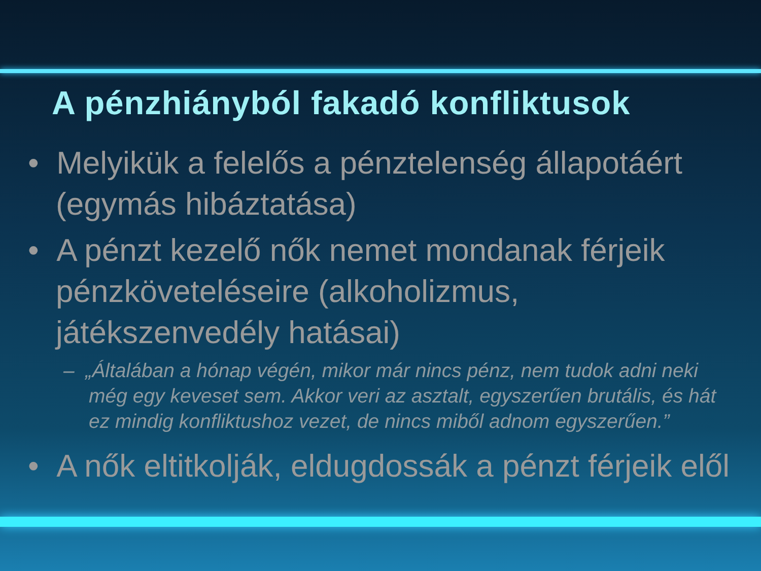A pénzhiányból fakadó konfliktusok
• Melyikük a felelős a pénztelenség állapotáért (egymás hibáztatása)
• A pénzt kezelő nők nemet mondanak férjeik pénzköveteléseire (alkoholizmus, játékszenvedély hatásai)
– „Általában a hónap végén, mikor már nincs pénz, nem tudok adni neki még egy keveset sem. Akkor veri az asztalt, egyszerűen brutális, és hát ez mindig konfliktushoz vezet, de nincs miből adnom egyszerűen.”
• A nők eltitkolják, eldugdossák a pénzt férjeik elől